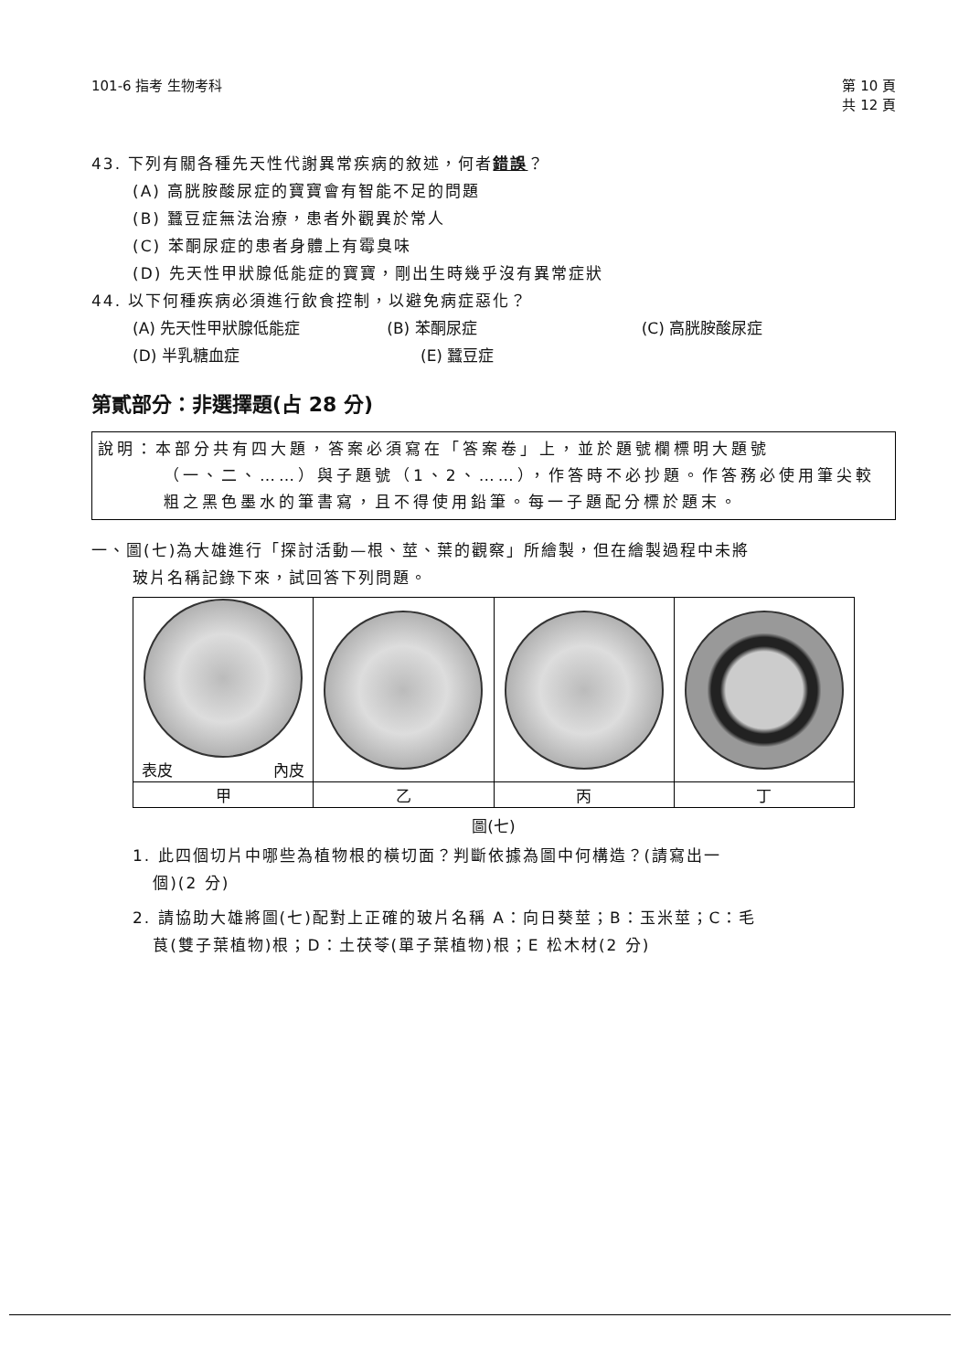101-6 指考 生物考科 第 10 頁
共 12 頁
43. 下列有關各種先天性代謝異常疾病的敘述，何者錯誤？
(A) 高胱胺酸尿症的寶寶會有智能不足的問題
(B) 蠶豆症無法治療，患者外觀異於常人
(C) 苯酮尿症的患者身體上有霉臭味
(D) 先天性甲狀腺低能症的寶寶，剛出生時幾乎沒有異常症狀
44. 以下何種疾病必須進行飲食控制，以避免病症惡化？
(A) 先天性甲狀腺低能症 (B) 苯酮尿症 (C) 高胱胺酸尿症
(D) 半乳糖血症 (E) 蠶豆症
第貳部分：非選擇題(占 28 分)
說明：本部分共有四大題，答案必須寫在「答案卷」上，並於題號欄標明大題號
（一、二、……）與子題號（1、2、……），作答時不必抄題。作答務必使用筆尖較粗之黑色墨水的筆書寫，且不得使用鉛筆。每一子題配分標於題末。
一、圖(七)為大雄進行「探討活動—根、莖、葉的觀察」所繪製，但在繪製過程中未將
玻片名稱記錄下來，試回答下列問題。
| 表皮 內皮 | | | |
| 甲 | 乙 | 丙 | 丁 |
圖(七)
1. 此四個切片中哪些為植物根的橫切面？判斷依據為圖中何構造？(請寫出一
個)(2 分)
2. 請協助大雄將圖(七)配對上正確的玻片名稱 A：向日葵莖；B：玉米莖；C：毛
茛(雙子葉植物)根；D：土茯苓(單子葉植物)根；E 松木材(2 分)